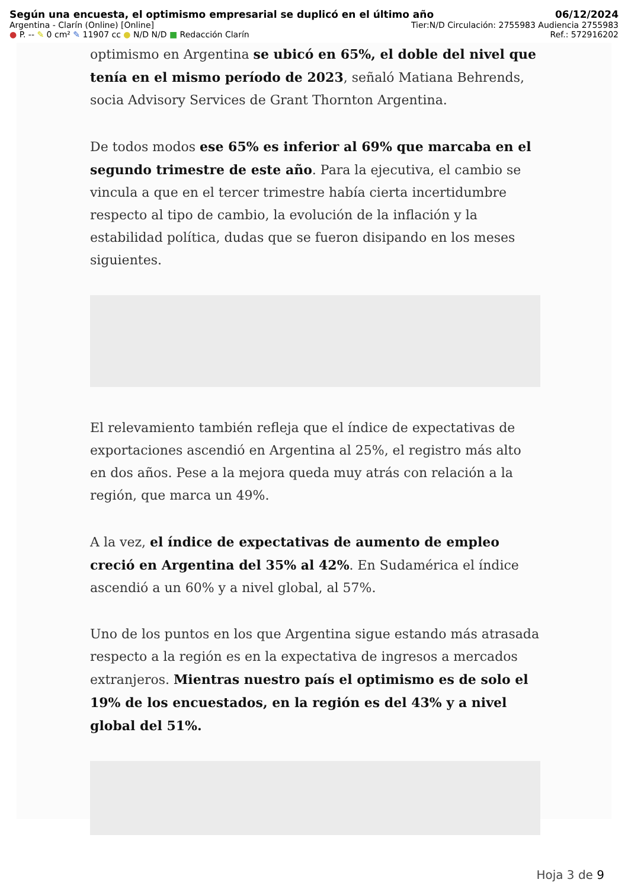Según una encuesta, el optimismo empresarial se duplicó en el último año 06/12/2024
Argentina - Clarín (Online) [Online] Tier:N/D Circulación: 2755983 Audiencia 2755983
● P. -- ✎ 0 cm² ✎ 11907 cc ● N/D N/D ■ Redacción Clarín Ref.: 572916202
optimismo en Argentina se ubicó en 65%, el doble del nivel que tenía en el mismo período de 2023, señaló Matiana Behrends, socia Advisory Services de Grant Thornton Argentina.
De todos modos ese 65% es inferior al 69% que marcaba en el segundo trimestre de este año. Para la ejecutiva, el cambio se vincula a que en el tercer trimestre había cierta incertidumbre respecto al tipo de cambio, la evolución de la inflación y la estabilidad política, dudas que se fueron disipando en los meses siguientes.
El relevamiento también refleja que el índice de expectativas de exportaciones ascendió en Argentina al 25%, el registro más alto en dos años. Pese a la mejora queda muy atrás con relación a la región, que marca un 49%.
A la vez, el índice de expectativas de aumento de empleo creció en Argentina del 35% al 42%. En Sudamérica el índice ascendió a un 60% y a nivel global, al 57%.
Uno de los puntos en los que Argentina sigue estando más atrasada respecto a la región es en la expectativa de ingresos a mercados extranjeros. Mientras nuestro país el optimismo es de solo el 19% de los encuestados, en la región es del 43% y a nivel global del 51%.
Hoja 3 de 9